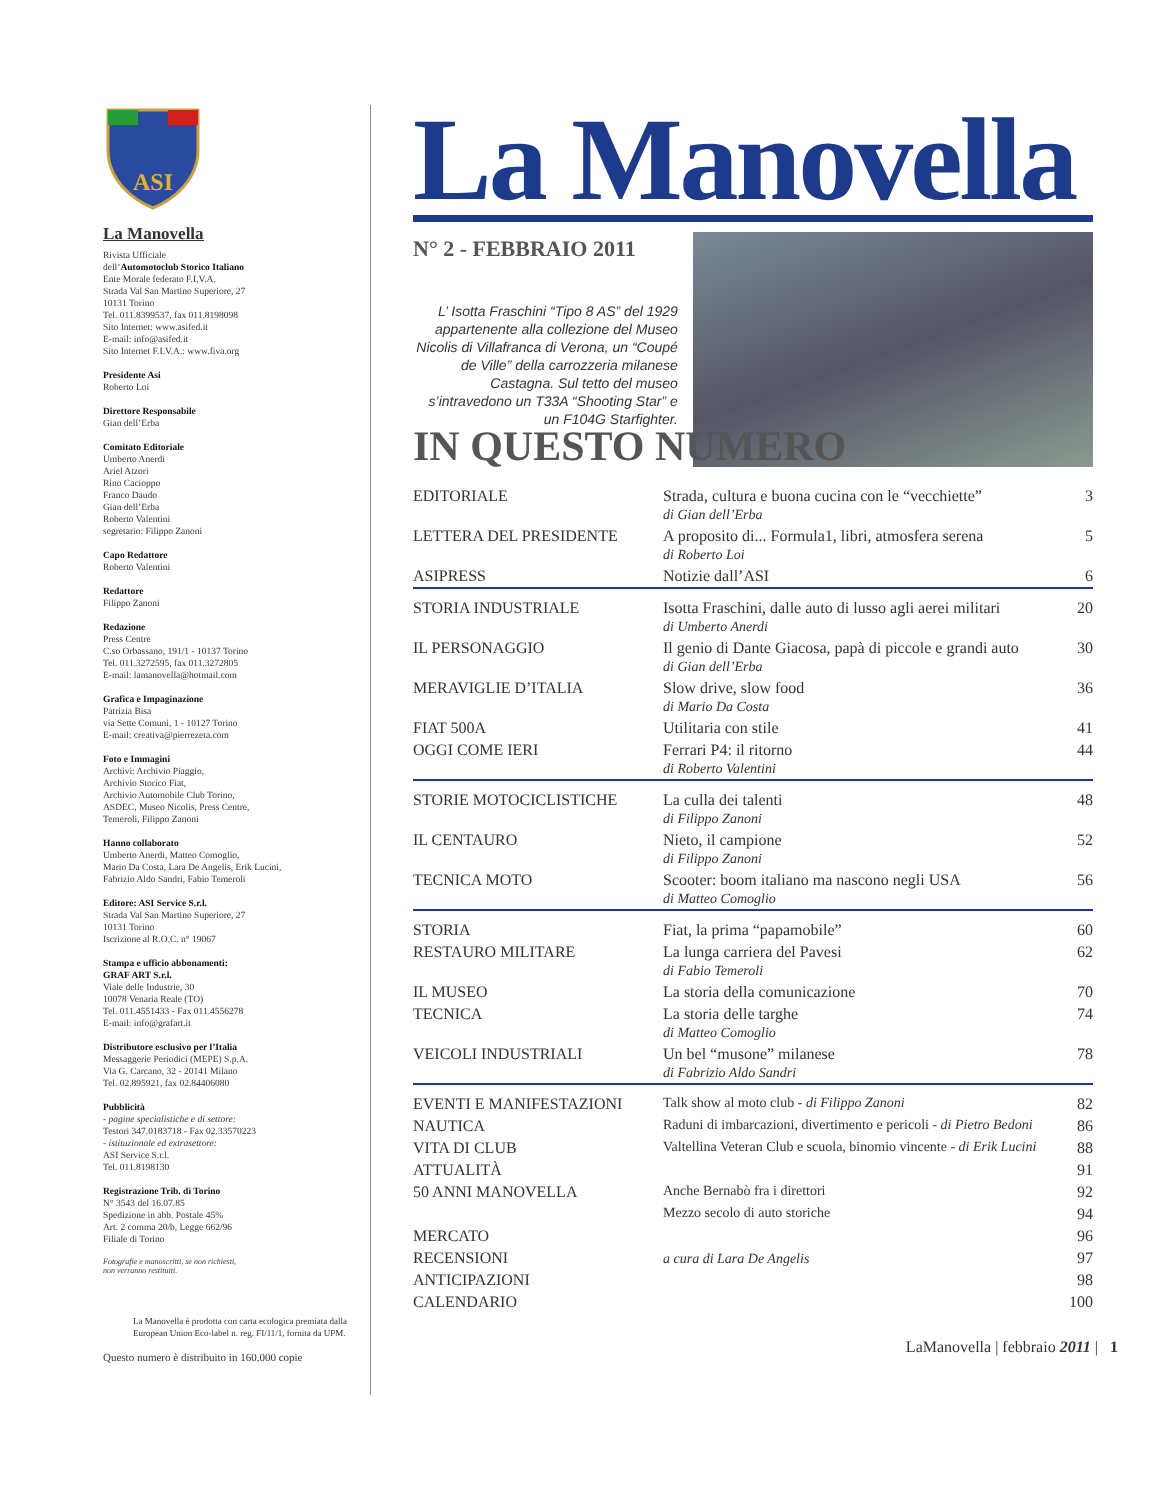ASI
La Manovella
Rivista Ufficiale
dell’Automotoclub Storico Italiano
Ente Morale federato F.I.V.A.
Strada Val San Martino Superiore, 27
10131 Torino
Tel. 011.8399537, fax 011.8198098
Sito Internet: www.asifed.it
E-mail: info@asifed.it
Sito Internet F.I.V.A.: www.fiva.org
Presidente Asi
Roberto Loi
Direttore Responsabile
Gian dell’Erba
Comitato Editoriale
Umberto Anerdi
Ariel Atzori
Rino Cacioppo
Franco Daudo
Gian dell’Erba
Roberto Valentini
segretario: Filippo Zanoni
Capo Redattore
Roberto Valentini
Redattore
Filippo Zanoni
Redazione
Press Centre
C.so Orbassano, 191/1 - 10137 Torino
Tel. 011.3272595, fax 011.3272805
E-mail: lamanovella@hotmail.com
Grafica e Impaginazione
Patrizia Bisa
via Sette Comuni, 1 - 10127 Torino
E-mail: creativa@pierrezeta.com
Foto e Immagini
Archivi: Archivio Piaggio,
Archivio Storico Fiat,
Archivio Automobile Club Torino,
ASDEC, Museo Nicolis, Press Centre,
Temeroli, Filippo Zanoni
Hanno collaborato
Umberto Anerdi, Matteo Comoglio,
Mario Da Costa, Lara De Angelis, Erik Lucini,
Fabrizio Aldo Sandri, Fabio Temeroli
Editore: ASI Service S.r.l.
Strada Val San Martino Superiore, 27
10131 Torino
Iscrizione al R.O.C. n° 19067
Stampa e ufficio abbonamenti:
GRAF ART S.r.l.
Viale delle Industrie, 30
10078 Venaria Reale (TO)
Tel. 011.4551433 - Fax 011.4556278
E-mail: info@grafart.it
Distributore esclusivo per l’Italia
Messaggerie Periodici (MEPE) S.p.A.
Via G. Carcano, 32 - 20141 Milano
Tel. 02.895921, fax 02.84406080
Pubblicità
- pagine specialistiche e di settore:
Testori 347.0183718 - Fax 02.33570223
- istituzionale ed extrasettore:
ASI Service S.r.l.
Tel. 011.8198130
Registrazione Trib. di Torino
N° 3543 del 16.07.85
Spedizione in abb. Postale 45%
Art. 2 comma 20/b, Legge 662/96
Filiale di Torino
Fotografie e manoscritti, se non richiesti,
non verranno restituiti.
La Manovella è prodotta con carta ecologica premiata dalla European Union Eco-label n. reg. FI/11/1, fornita da UPM.
Questo numero è distribuito in 160.000 copie
La Manovella
N° 2 - FEBBRAIO 2011
L’ Isotta Fraschini “Tipo 8 AS” del 1929 appartenente alla collezione del Museo Nicolis di Villafranca di Verona, un “Coupé de Ville” della carrozzeria milanese Castagna. Sul tetto del museo s’intravedono un T33A “Shooting Star” e un F104G Starfighter.
IN QUESTO NUMERO
| EDITORIALE | Strada, cultura e buona cucina con le “vecchiette” di Gian dell’Erba | 3 |
| LETTERA DEL PRESIDENTE | A proposito di... Formula1, libri, atmosfera serena di Roberto Loi | 5 |
| ASIPRESS | Notizie dall’ASI | 6 |
| STORIA INDUSTRIALE | Isotta Fraschini, dalle auto di lusso agli aerei militari di Umberto Anerdi | 20 |
| IL PERSONAGGIO | Il genio di Dante Giacosa, papà di piccole e grandi auto di Gian dell’Erba | 30 |
| MERAVIGLIE D’ITALIA | Slow drive, slow food di Mario Da Costa | 36 |
| FIAT 500A | Utilitaria con stile | 41 |
| OGGI COME IERI | Ferrari P4: il ritorno di Roberto Valentini | 44 |
| STORIE MOTOCICLISTICHE | La culla dei talenti di Filippo Zanoni | 48 |
| IL CENTAURO | Nieto, il campione di Filippo Zanoni | 52 |
| TECNICA MOTO | Scooter: boom italiano ma nascono negli USA di Matteo Comoglio | 56 |
| STORIA | Fiat, la prima “papamobile” | 60 |
| RESTAURO MILITARE | La lunga carriera del Pavesi di Fabio Temeroli | 62 |
| IL MUSEO | La storia della comunicazione | 70 |
| TECNICA | La storia delle targhe di Matteo Comoglio | 74 |
| VEICOLI INDUSTRIALI | Un bel “musone” milanese di Fabrizio Aldo Sandri | 78 |
| EVENTI E MANIFESTAZIONI | Talk show al moto club - di Filippo Zanoni | 82 |
| NAUTICA | Raduni di imbarcazioni, divertimento e pericoli - di Pietro Bedoni | 86 |
| VITA DI CLUB | Valtellina Veteran Club e scuola, binomio vincente - di Erik Lucini | 88 |
| ATTUALITÀ | | 91 |
| 50 ANNI MANOVELLA | Anche Bernabò fra i direttori | 92 |
| | Mezzo secolo di auto storiche | 94 |
| MERCATO | | 96 |
| RECENSIONI | a cura di Lara De Angelis | 97 |
| ANTICIPAZIONI | | 98 |
| CALENDARIO | | 100 |
LaManovella | febbraio 2011 | 1